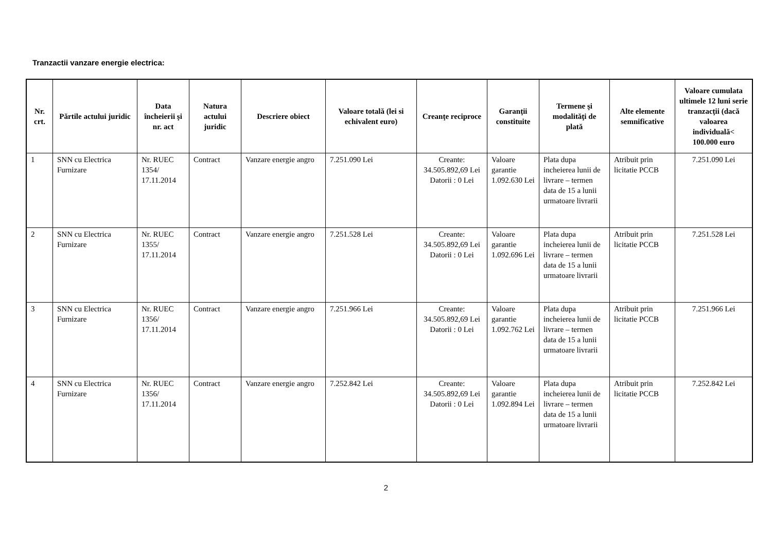Tranzactii vanzare energie electrica:
| Nr. crt. | Părtile actului juridic | Data încheierii şi nr. act | Natura actului juridic | Descriere obiect | Valoare totală (lei si echivalent euro) | Creanţe reciproce | Garanţii constituite | Termene şi modalităţi de plată | Alte elemente semnificative | Valoare cumulata ultimele 12 luni serie tranzacţii (dacă valoarea individuală< 100.000 euro |
| --- | --- | --- | --- | --- | --- | --- | --- | --- | --- | --- |
| 1 | SNN cu Electrica Furnizare | Nr. RUEC 1354/ 17.11.2014 | Contract | Vanzare energie angro | 7.251.090 Lei | Creante: 34.505.892,69 Lei Datorii : 0 Lei | Valoare garantie 1.092.630 Lei | Plata dupa incheierea lunii de livrare – termen data de 15 a lunii urmatoare livrarii | Atribuit prin licitatie PCCB | 7.251.090 Lei |
| 2 | SNN cu Electrica Furnizare | Nr. RUEC 1355/ 17.11.2014 | Contract | Vanzare energie angro | 7.251.528 Lei | Creante: 34.505.892,69 Lei Datorii : 0 Lei | Valoare garantie 1.092.696 Lei | Plata dupa incheierea lunii de livrare – termen data de 15 a lunii urmatoare livrarii | Atribuit prin licitatie PCCB | 7.251.528 Lei |
| 3 | SNN cu Electrica Furnizare | Nr. RUEC 1356/ 17.11.2014 | Contract | Vanzare energie angro | 7.251.966 Lei | Creante: 34.505.892,69 Lei Datorii : 0 Lei | Valoare garantie 1.092.762 Lei | Plata dupa incheierea lunii de livrare – termen data de 15 a lunii urmatoare livrarii | Atribuit prin licitatie PCCB | 7.251.966 Lei |
| 4 | SNN cu Electrica Furnizare | Nr. RUEC 1356/ 17.11.2014 | Contract | Vanzare energie angro | 7.252.842 Lei | Creante: 34.505.892,69 Lei Datorii : 0 Lei | Valoare garantie 1.092.894 Lei | Plata dupa incheierea lunii de livrare – termen data de 15 a lunii urmatoare livrarii | Atribuit prin licitatie PCCB | 7.252.842 Lei |
2